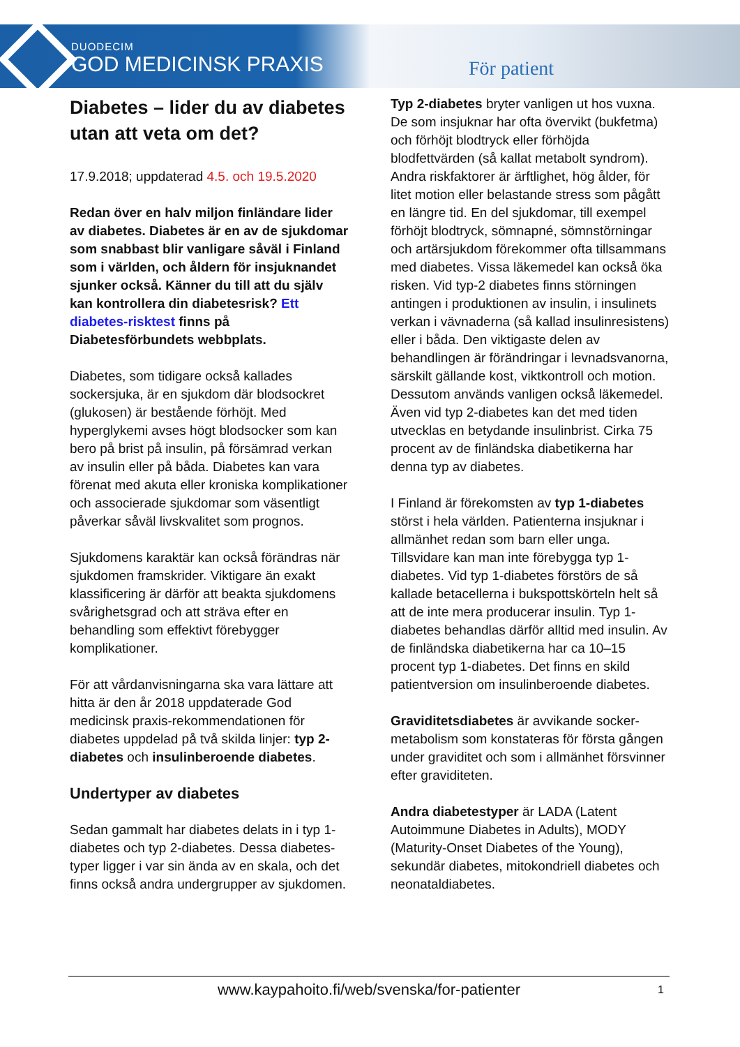DUODECIM
GOD MEDICINSK PRAXIS
För patient
Diabetes – lider du av diabetes utan att veta om det?
17.9.2018; uppdaterad 4.5. och 19.5.2020
Redan över en halv miljon finländare lider av diabetes. Diabetes är en av de sjukdomar som snabbast blir vanligare såväl i Finland som i världen, och åldern för insjuknandet sjunker också. Känner du till att du själv kan kontrollera din diabetesrisk? Ett diabetes-risktest finns på Diabetesförbundets webbplats.
Diabetes, som tidigare också kallades sockersjuka, är en sjukdom där blodsockret (glukosen) är bestående förhöjt. Med hyperglykemi avses högt blodsocker som kan bero på brist på insulin, på försämrad verkan av insulin eller på båda. Diabetes kan vara förenat med akuta eller kroniska komplikationer och associerade sjukdomar som väsentligt påverkar såväl livskvalitet som prognos.
Sjukdomens karaktär kan också förändras när sjukdomen framskrider. Viktigare än exakt klassificering är därför att beakta sjukdomens svårighetsgrad och att sträva efter en behandling som effektivt förebygger komplikationer.
För att vårdanvisningarna ska vara lättare att hitta är den år 2018 uppdaterade God medicinsk praxis-rekommendationen för diabetes uppdelad på två skilda linjer: typ 2-diabetes och insulinberoende diabetes.
Undertyper av diabetes
Sedan gammalt har diabetes delats in i typ 1-diabetes och typ 2-diabetes. Dessa diabetes-typer ligger i var sin ända av en skala, och det finns också andra undergrupper av sjukdomen.
Typ 2-diabetes bryter vanligen ut hos vuxna. De som insjuknar har ofta övervikt (bukfetma) och förhöjt blodtryck eller förhöjda blodfettvärden (så kallat metabolt syndrom). Andra riskfaktorer är ärftlighet, hög ålder, för litet motion eller belastande stress som pågått en längre tid. En del sjukdomar, till exempel förhöjt blodtryck, sömnapné, sömnstörningar och artärsjukdom förekommer ofta tillsammans med diabetes. Vissa läkemedel kan också öka risken. Vid typ-2 diabetes finns störningen antingen i produktionen av insulin, i insulinets verkan i vävnaderna (så kallad insulinresistens) eller i båda. Den viktigaste delen av behandlingen är förändringar i levnadsvanorna, särskilt gällande kost, viktkontroll och motion. Dessutom används vanligen också läkemedel. Även vid typ 2-diabetes kan det med tiden utvecklas en betydande insulinbrist. Cirka 75 procent av de finländska diabetikerna har denna typ av diabetes.
I Finland är förekomsten av typ 1-diabetes störst i hela världen. Patienterna insjuknar i allmänhet redan som barn eller unga. Tillsvidare kan man inte förebygga typ 1-diabetes. Vid typ 1-diabetes förstörs de så kallade betacellerna i bukspottskörteln helt så att de inte mera producerar insulin. Typ 1-diabetes behandlas därför alltid med insulin. Av de finländska diabetikerna har ca 10–15 procent typ 1-diabetes. Det finns en skild patientversion om insulinberoende diabetes.
Graviditetsdiabetes är avvikande socker-metabolism som konstateras för första gången under graviditet och som i allmänhet försvinner efter graviditeten.
Andra diabetestyper är LADA (Latent Autoimmune Diabetes in Adults), MODY (Maturity-Onset Diabetes of the Young), sekundär diabetes, mitokondriell diabetes och neonataldiabetes.
www.kaypahoito.fi/web/svenska/for-patienter 1